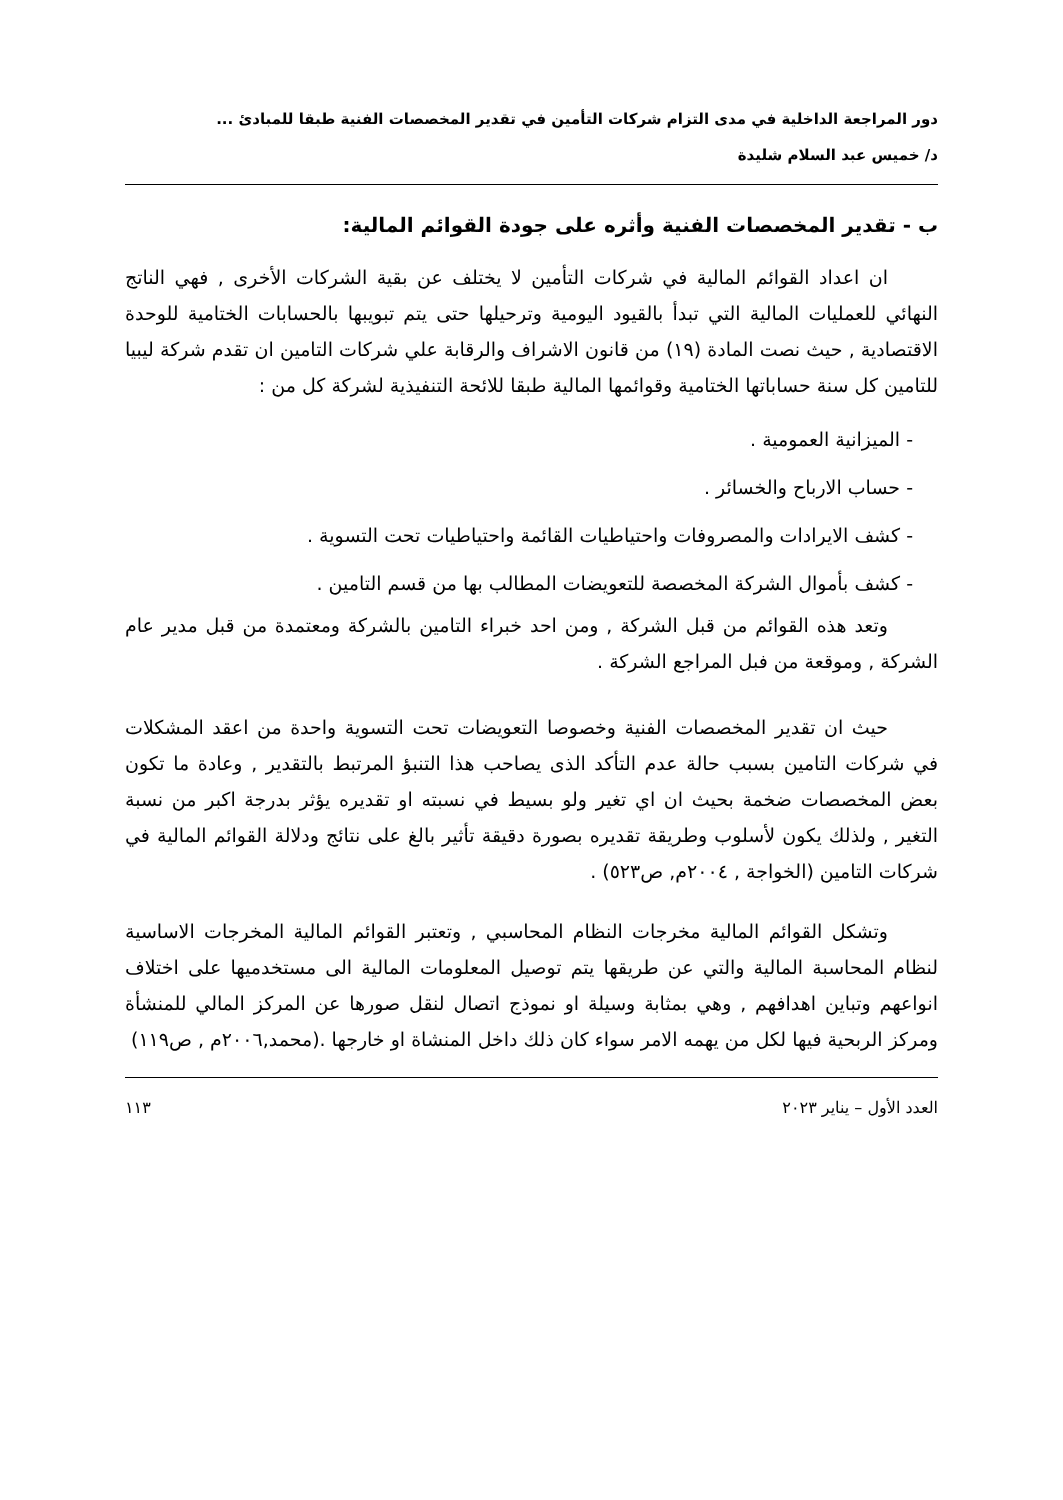دور المراجعة الداخلية في مدى التزام شركات التأمين في تقدير المخصصات الفنية طبقا للمبادئ ...
د/ خميس عبد السلام شليدة
ب - تقدير المخصصات الفنية وأثره على جودة القوائم المالية:
ان اعداد القوائم المالية في شركات التأمين لا يختلف عن بقية الشركات الأخرى , فهي الناتج النهائي للعمليات المالية التي تبدأ بالقيود اليومية وترحيلها حتى يتم تبويبها بالحسابات الختامية للوحدة الاقتصادية , حيث نصت المادة (١٩) من قانون الاشراف والرقابة علي شركات التامين ان تقدم شركة ليبيا للتامين كل سنة حساباتها الختامية وقوائمها المالية طبقا للائحة التنفيذية لشركة كل من :
- الميزانية العمومية .
- حساب الارباح والخسائر .
- كشف الايرادات والمصروفات واحتياطيات القائمة واحتياطيات تحت التسوية .
- كشف بأموال الشركة المخصصة للتعويضات المطالب بها من قسم التامين .
وتعد هذه القوائم من قبل الشركة , ومن احد خبراء التامين بالشركة ومعتمدة من قبل مدير عام الشركة , وموقعة من فبل المراجع الشركة .
حيث ان تقدير المخصصات الفنية وخصوصا التعويضات تحت التسوية واحدة من اعقد المشكلات في شركات التامين بسبب حالة عدم التأكد الذى يصاحب هذا التنبؤ المرتبط بالتقدير , وعادة ما تكون بعض المخصصات ضخمة بحيث ان اي تغير ولو بسيط في نسبته او تقديره يؤثر بدرجة اكبر من نسبة التغير , ولذلك يكون لأسلوب وطريقة تقديره بصورة دقيقة تأثير بالغ على نتائج ودلالة القوائم المالية في شركات التامين (الخواجة , ٢٠٠٤م, ص٥٢٣) .
وتشكل القوائم المالية مخرجات النظام المحاسبي , وتعتبر القوائم المالية المخرجات الاساسية لنظام المحاسبة المالية والتي عن طريقها يتم توصيل المعلومات المالية الى مستخدميها على اختلاف انواعهم وتباين اهدافهم , وهي بمثابة وسيلة او نموذج اتصال لنقل صورها عن المركز المالي للمنشأة ومركز الربحية فيها لكل من يهمه الامر سواء كان ذلك داخل المنشاة او خارجها .(محمد,٢٠٠٦م , ص١١٩)
العدد الأول – يناير ٢٠٢٣ ١١٣